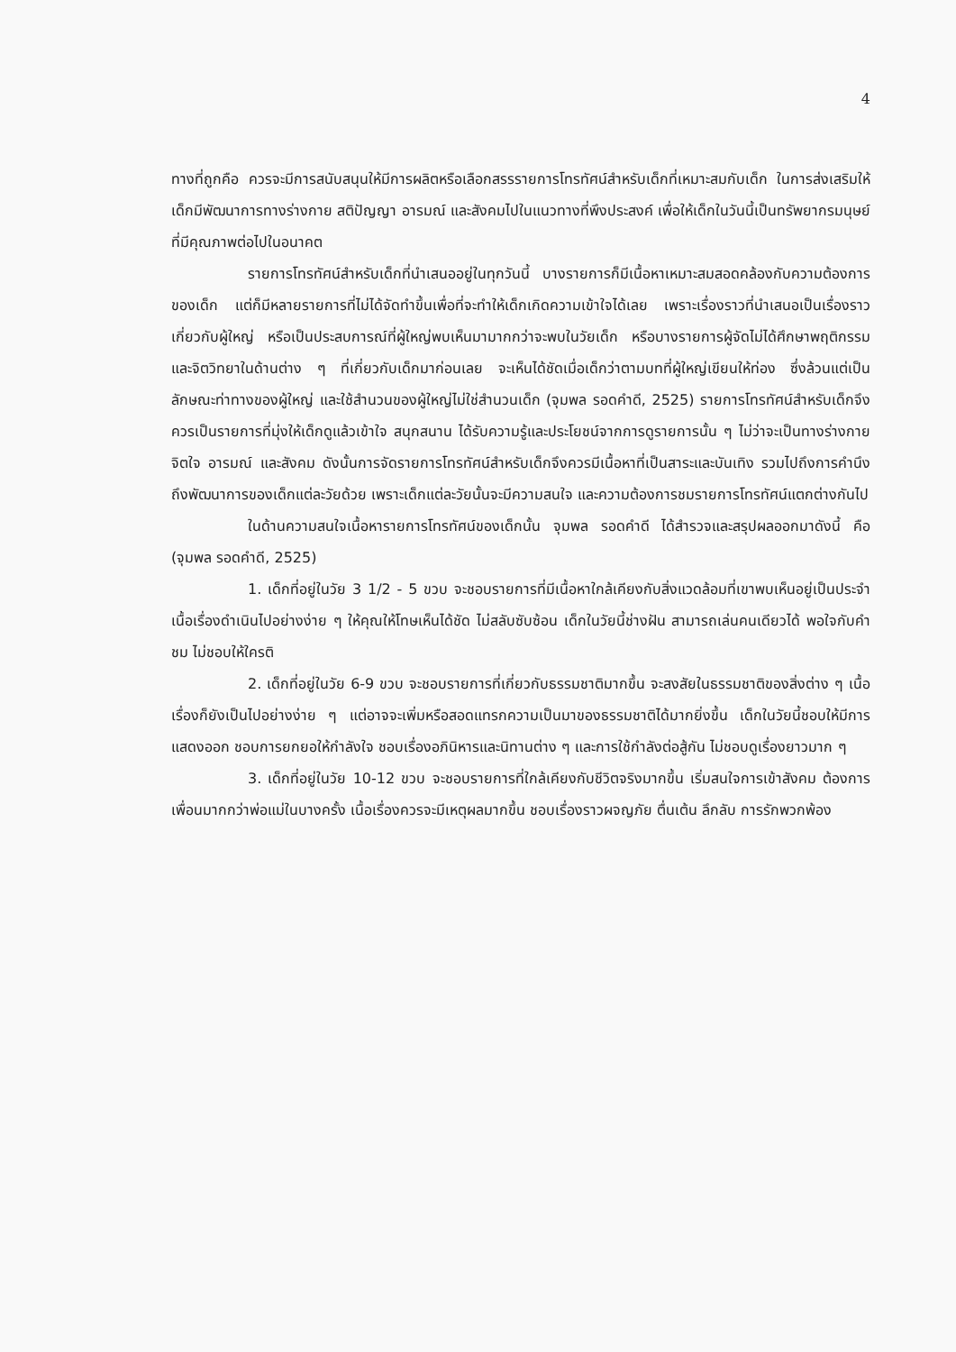4
ทางที่ถูกคือ ควรจะมีการสนับสนุนให้มีการผลิตหรือเลือกสรรรายการโทรทัศน์สำหรับเด็กที่เหมาะสมกับเด็ก ในการส่งเสริมให้เด็กมีพัฒนาการทางร่างกาย สติปัญญา อารมณ์ และสังคมไปในแนวทางที่พึงประสงค์ เพื่อให้เด็กในวันนี้เป็นทรัพยากรมนุษย์ที่มีคุณภาพต่อไปในอนาคต
รายการโทรทัศน์สำหรับเด็กที่นำเสนออยู่ในทุกวันนี้ บางรายการก็มีเนื้อหาเหมาะสมสอดคล้องกับความต้องการของเด็ก แต่ก็มีหลายรายการที่ไม่ได้จัดทำขึ้นเพื่อที่จะทำให้เด็กเกิดความเข้าใจได้เลย เพราะเรื่องราวที่นำเสนอเป็นเรื่องราวเกี่ยวกับผู้ใหญ่ หรือเป็นประสบการณ์ที่ผู้ใหญ่พบเห็นมามากกว่าจะพบในวัยเด็ก หรือบางรายการผู้จัดไม่ได้ศึกษาพฤติกรรมและจิตวิทยาในด้านต่าง ๆ ที่เกี่ยวกับเด็กมาก่อนเลย จะเห็นได้ชัดเมื่อเด็กว่าตามบทที่ผู้ใหญ่เขียนให้ท่อง ซึ่งล้วนแต่เป็นลักษณะท่าทางของผู้ใหญ่ และใช้สำนวนของผู้ใหญ่ไม่ใช่สำนวนเด็ก (จุมพล รอดคำดี, 2525) รายการโทรทัศน์สำหรับเด็กจึงควรเป็นรายการที่มุ่งให้เด็กดูแล้วเข้าใจ สนุกสนาน ได้รับความรู้และประโยชน์จากการดูรายการนั้น ๆ ไม่ว่าจะเป็นทางร่างกาย จิตใจ อารมณ์ และสังคม ดังนั้นการจัดรายการโทรทัศน์สำหรับเด็กจึงควรมีเนื้อหาที่เป็นสาระและบันเทิง รวมไปถึงการคำนึงถึงพัฒนาการของเด็กแต่ละวัยด้วย เพราะเด็กแต่ละวัยนั้นจะมีความสนใจ และความต้องการชมรายการโทรทัศน์แตกต่างกันไป
ในด้านความสนใจเนื้อหารายการโทรทัศน์ของเด็กนั้น จุมพล รอดคำดี ได้สำรวจและสรุปผลออกมาดังนี้ คือ (จุมพล รอดคำดี, 2525)
1. เด็กที่อยู่ในวัย 3 1/2 - 5 ขวบ จะชอบรายการที่มีเนื้อหาใกล้เคียงกับสิ่งแวดล้อมที่เขาพบเห็นอยู่เป็นประจำ เนื้อเรื่องดำเนินไปอย่างง่าย ๆ ให้คุณให้โทษเห็นได้ชัด ไม่สลับซับซ้อน เด็กในวัยนี้ช่างฝัน สามารถเล่นคนเดียวได้ พอใจกับคำชม ไม่ชอบให้ใครติ
2. เด็กที่อยู่ในวัย 6-9 ขวบ จะชอบรายการที่เกี่ยวกับธรรมชาติมากขึ้น จะสงสัยในธรรมชาติของสิ่งต่าง ๆ เนื้อเรื่องก็ยังเป็นไปอย่างง่าย ๆ แต่อาจจะเพิ่มหรือสอดแทรกความเป็นมาของธรรมชาติได้มากยิ่งขึ้น เด็กในวัยนี้ชอบให้มีการแสดงออก ชอบการยกยอให้กำลังใจ ชอบเรื่องอภินิหารและนิทานต่าง ๆ และการใช้กำลังต่อสู้กัน ไม่ชอบดูเรื่องยาวมาก ๆ
3. เด็กที่อยู่ในวัย 10-12 ขวบ จะชอบรายการที่ใกล้เคียงกับชีวิตจริงมากขึ้น เริ่มสนใจการเข้าสังคม ต้องการเพื่อนมากกว่าพ่อแม่ในบางครั้ง เนื้อเรื่องควรจะมีเหตุผลมากขึ้น ชอบเรื่องราวผจญภัย ตื่นเต้น ลึกลับ การรักพวกพ้อง